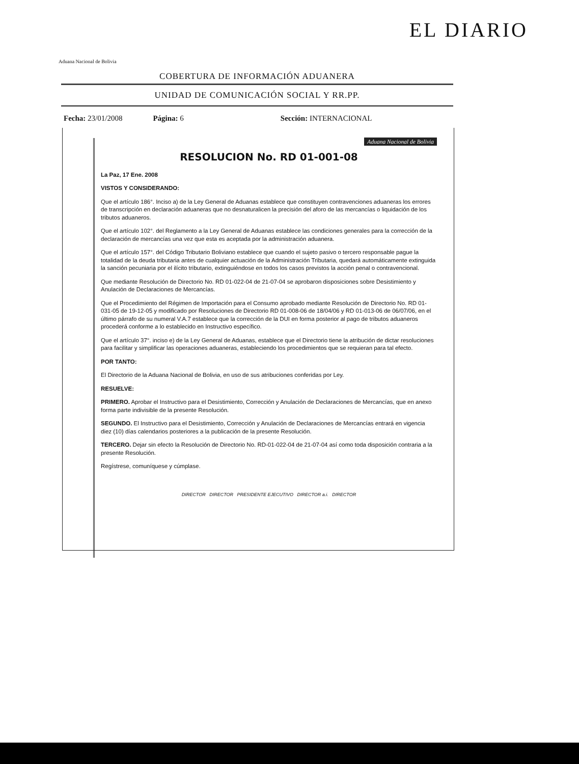Aduana Nacional de Bolivia
EL DIARIO
COBERTURA DE INFORMACIÓN ADUANERA
UNIDAD DE COMUNICACIÓN SOCIAL Y RR.PP.
Fecha: 23/01/2008 Página: 6 Sección: INTERNACIONAL
Aduana Nacional de Bolivia
RESOLUCION No. RD 01-001-08
La Paz, 17 Ene. 2008
VISTOS Y CONSIDERANDO:
Que el artículo 186°. Inciso a) de la Ley General de Aduanas establece que constituyen contravenciones aduaneras los errores de transcripción en declaración aduaneras que no desnaturalicen la precisión del aforo de las mercancías o liquidación de los tributos aduaneros.
Que el artículo 102°. del Reglamento a la Ley General de Aduanas establece las condiciones generales para la corrección de la declaración de mercancías una vez que esta es aceptada por la administración aduanera.
Que el artículo 157°. del Código Tributario Boliviano establece que cuando el sujeto pasivo o tercero responsable pague la totalidad de la deuda tributaria antes de cualquier actuación de la Administración Tributaria, quedará automáticamente extinguida la sanción pecuniaria por el ilícito tributario, extinguiéndose en todos los casos previstos la acción penal o contravencional.
Que mediante Resolución de Directorio No. RD 01-022-04 de 21-07-04 se aprobaron disposiciones sobre Desistimiento y Anulación de Declaraciones de Mercancías.
Que el Procedimiento del Régimen de Importación para el Consumo aprobado mediante Resolución de Directorio No. RD 01-031-05 de 19-12-05 y modificado por Resoluciones de Directorio RD 01-008-06 de 18/04/06 y RD 01-013-06 de 06/07/06, en el último párrafo de su numeral V.A.7 establece que la corrección de la DUI en forma posterior al pago de tributos aduaneros procederá conforme a lo establecido en Instructivo específico.
Que el artículo 37°. inciso e) de la Ley General de Aduanas, establece que el Directorio tiene la atribución de dictar resoluciones para facilitar y simplificar las operaciones aduaneras, estableciendo los procedimientos que se requieran para tal efecto.
POR TANTO:
El Directorio de la Aduana Nacional de Bolivia, en uso de sus atribuciones conferidas por Ley.
RESUELVE:
PRIMERO. Aprobar el Instructivo para el Desistimiento, Corrección y Anulación de Declaraciones de Mercancías, que en anexo forma parte indivisible de la presente Resolución.
SEGUNDO. El Instructivo para el Desistimiento, Corrección y Anulación de Declaraciones de Mercancías entrará en vigencia diez (10) días calendarios posteriores a la publicación de la presente Resolución.
TERCERO. Dejar sin efecto la Resolución de Directorio No. RD-01-022-04 de 21-07-04 así como toda disposición contraria a la presente Resolución.
Regístrese, comuníquese y cúmplase.
DIRECTOR DIRECTOR PRESIDENTE EJECUTIVO DIRECTOR a.i. DIRECTOR